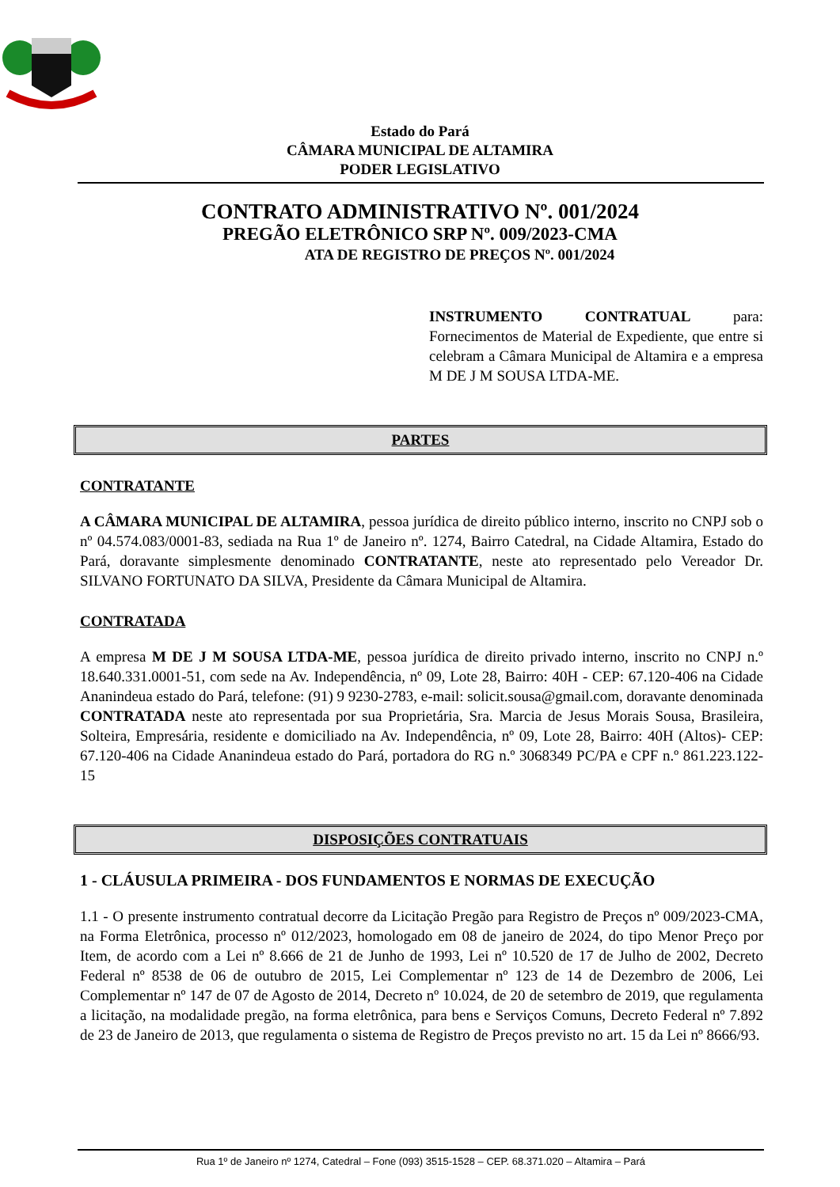Estado do Pará
CÂMARA MUNICIPAL DE ALTAMIRA
PODER LEGISLATIVO
CONTRATO ADMINISTRATIVO Nº. 001/2024
PREGÃO ELETRÔNICO SRP Nº. 009/2023-CMA
ATA DE REGISTRO DE PREÇOS Nº. 001/2024
INSTRUMENTO CONTRATUAL para: Fornecimentos de Material de Expediente, que entre si celebram a Câmara Municipal de Altamira e a empresa M DE J M SOUSA LTDA-ME.
PARTES
CONTRATANTE
A CÂMARA MUNICIPAL DE ALTAMIRA, pessoa jurídica de direito público interno, inscrito no CNPJ sob o nº 04.574.083/0001-83, sediada na Rua 1º de Janeiro nº. 1274, Bairro Catedral, na Cidade Altamira, Estado do Pará, doravante simplesmente denominado CONTRATANTE, neste ato representado pelo Vereador Dr. SILVANO FORTUNATO DA SILVA, Presidente da Câmara Municipal de Altamira.
CONTRATADA
A empresa M DE J M SOUSA LTDA-ME, pessoa jurídica de direito privado interno, inscrito no CNPJ n.º 18.640.331.0001-51, com sede na Av. Independência, nº 09, Lote 28, Bairro: 40H - CEP: 67.120-406 na Cidade Ananindeua estado do Pará, telefone: (91) 9 9230-2783, e-mail: solicit.sousa@gmail.com, doravante denominada CONTRATADA neste ato representada por sua Proprietária, Sra. Marcia de Jesus Morais Sousa, Brasileira, Solteira, Empresária, residente e domiciliado na Av. Independência, nº 09, Lote 28, Bairro: 40H (Altos)- CEP: 67.120-406 na Cidade Ananindeua estado do Pará, portadora do RG n.º 3068349 PC/PA e CPF n.º 861.223.122-15
DISPOSIÇÕES CONTRATUAIS
1 - CLÁUSULA PRIMEIRA - DOS FUNDAMENTOS E NORMAS DE EXECUÇÃO
1.1 - O presente instrumento contratual decorre da Licitação Pregão para Registro de Preços nº 009/2023-CMA, na Forma Eletrônica, processo nº 012/2023, homologado em 08 de janeiro de 2024, do tipo Menor Preço por Item, de acordo com a Lei nº 8.666 de 21 de Junho de 1993, Lei nº 10.520 de 17 de Julho de 2002, Decreto Federal nº 8538 de 06 de outubro de 2015, Lei Complementar nº 123 de 14 de Dezembro de 2006, Lei Complementar nº 147 de 07 de Agosto de 2014, Decreto nº 10.024, de 20 de setembro de 2019, que regulamenta a licitação, na modalidade pregão, na forma eletrônica, para bens e Serviços Comuns, Decreto Federal nº 7.892 de 23 de Janeiro de 2013, que regulamenta o sistema de Registro de Preços previsto no art. 15 da Lei nº 8666/93.
Rua 1º de Janeiro nº 1274, Catedral – Fone (093) 3515-1528 – CEP. 68.371.020 – Altamira – Pará